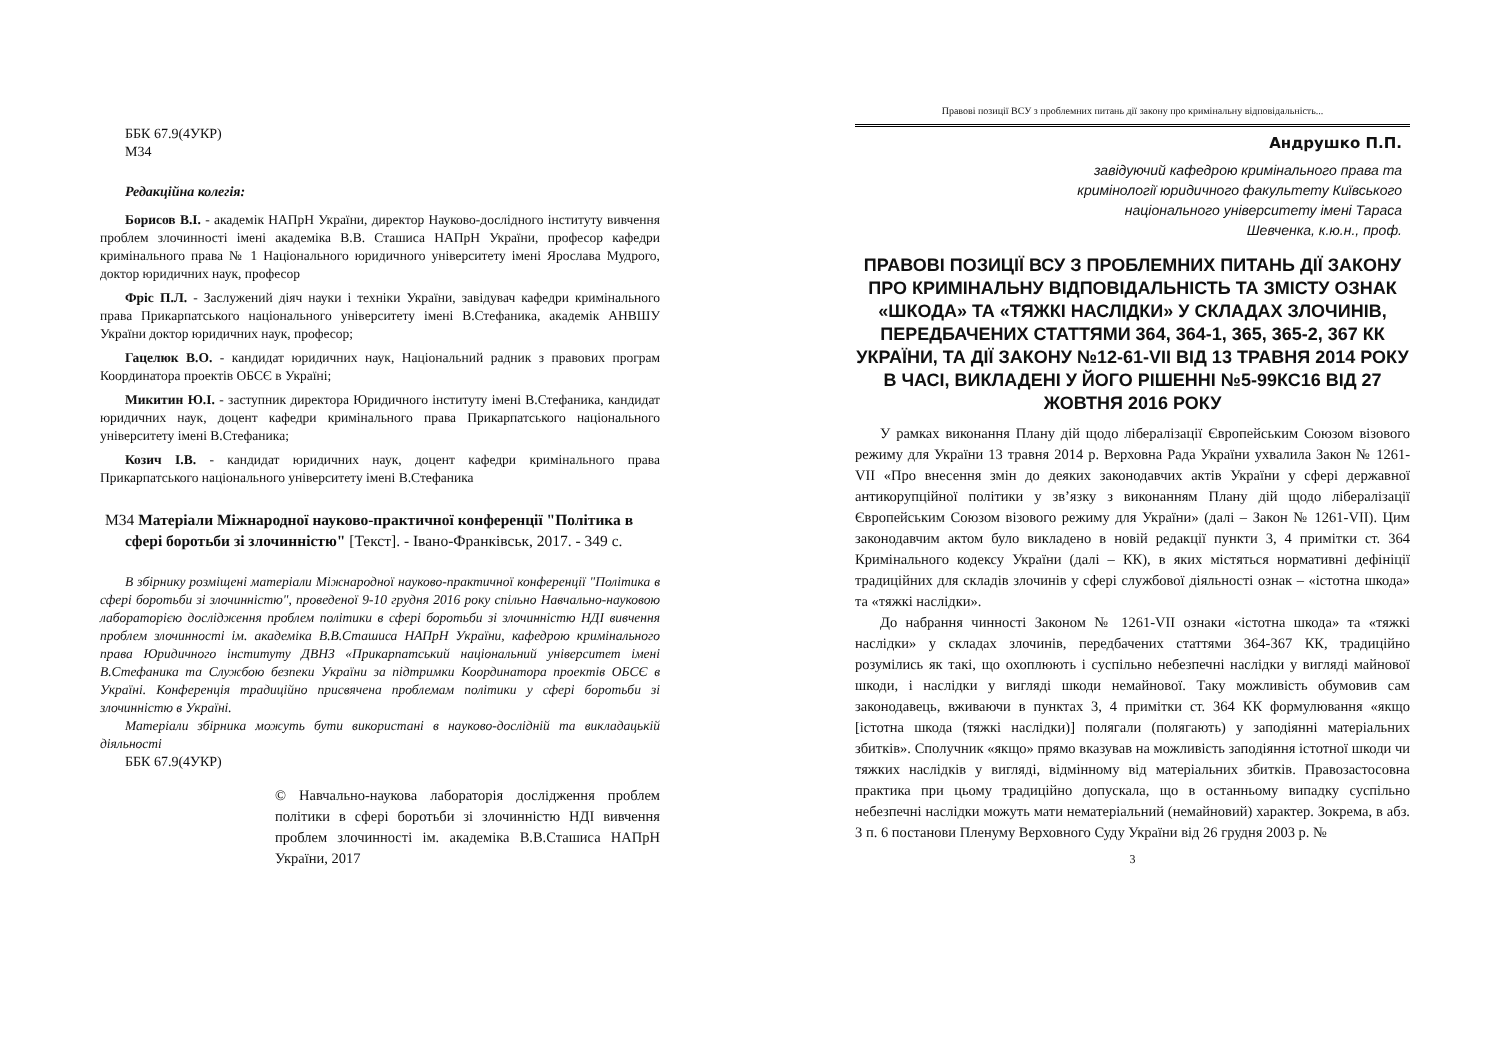ББК 67.9(4УКР)
М34
Редакційна колегія:
Борисов В.І. - академік НАПрН України, директор Науково-дослідного інституту вивчення проблем злочинності імені академіка В.В. Сташиса НАПрН України, професор кафедри кримінального права № 1 Національного юридичного університету імені Ярослава Мудрого, доктор юридичних наук, професор
Фріс П.Л. - Заслужений діяч науки і техніки України, завідувач кафедри кримінального права Прикарпатського національного університету імені В.Стефаника, академік АНВШУ України доктор юридичних наук, професор;
Гацелюк В.О. - кандидат юридичних наук, Національний радник з правових програм Координатора проектів ОБСЄ в Україні;
Микитин Ю.І. - заступник директора Юридичного інституту імені В.Стефаника, кандидат юридичних наук, доцент кафедри кримінального права Прикарпатського національного університету імені В.Стефаника;
Козич І.В. - кандидат юридичних наук, доцент кафедри кримінального права Прикарпатського національного університету імені В.Стефаника
М34 Матеріали Міжнародної науково-практичної конференції "Політика в сфері боротьби зі злочинністю" [Текст]. - Івано-Франківськ, 2017. - 349 с.
В збірнику розміщені матеріали Міжнародної науково-практичної конференції "Політика в сфері боротьби зі злочинністю", проведеної 9-10 грудня 2016 року спільно Навчально-науковою лабораторією дослідження проблем політики в сфері боротьби зі злочинністю НДІ вивчення проблем злочинності ім. академіка В.В.Сташиса НАПрН України, кафедрою кримінального права Юридичного інституту ДВНЗ «Прикарпатський національний університет імені В.Стефаника та Службою безпеки України за підтримки Координатора проектів ОБСЄ в Україні. Конференція традиційно присвячена проблемам політики у сфері боротьби зі злочинністю в Україні.
Матеріали збірника можуть бути використані в науково-дослідній та викладацькій діяльності
ББК 67.9(4УКР)
© Навчально-наукова лабораторія дослідження проблем політики в сфері боротьби зі злочинністю НДІ вивчення проблем злочинності ім. академіка В.В.Сташиса НАПрН України, 2017
Правові позиції ВСУ з проблемних питань дії закону про кримінальну відповідальність...
Андрушко П.П.
завідуючий кафедрою кримінального права та
кримінології юридичного факультету Київського
національного університету імені Тараса
Шевченка, к.ю.н., проф.
ПРАВОВІ ПОЗИЦІЇ ВСУ З ПРОБЛЕМНИХ ПИТАНЬ ДІЇ ЗАКОНУ ПРО КРИМІНАЛЬНУ ВІДПОВІДАЛЬНІСТЬ ТА ЗМІСТУ ОЗНАК «ШКОДА» ТА «ТЯЖКІ НАСЛІДКИ» У СКЛАДАХ ЗЛОЧИНІВ, ПЕРЕДБАЧЕНИХ СТАТТЯМИ 364, 364-1, 365, 365-2, 367 КК УКРАЇНИ, ТА ДІЇ ЗАКОНУ №12-61-VII ВІД 13 ТРАВНЯ 2014 РОКУ В ЧАСІ, ВИКЛАДЕНІ У ЙОГО РІШЕННІ №5-99КС16 ВІД 27 ЖОВТНЯ 2016 РОКУ
У рамках виконання Плану дій щодо лібералізації Європейським Союзом візового режиму для України 13 травня 2014 р. Верховна Рада України ухвалила Закон № 1261-VII «Про внесення змін до деяких законодавчих актів України у сфері державної антикорупційної політики у зв’язку з виконанням Плану дій щодо лібералізації Європейським Союзом візового режиму для України» (далі – Закон № 1261-VII). Цим законодавчим актом було викладено в новій редакції пункти 3, 4 примітки ст. 364 Кримінального кодексу України (далі – КК), в яких містяться нормативні дефініції традиційних для складів злочинів у сфері службової діяльності ознак – «істотна шкода» та «тяжкі наслідки».
До набрання чинності Законом № 1261-VII ознаки «істотна шкода» та «тяжкі наслідки» у складах злочинів, передбачених статтями 364-367 КК, традиційно розумілись як такі, що охоплюють і суспільно небезпечні наслідки у вигляді майнової шкоди, і наслідки у вигляді шкоди немайнової. Таку можливість обумовив сам законодавець, вживаючи в пунктах 3, 4 примітки ст. 364 КК формулювання «якщо [істотна шкода (тяжкі наслідки)] полягали (полягають) у заподіянні матеріальних збитків». Сполучник «якщо» прямо вказував на можливість заподіяння істотної шкоди чи тяжких наслідків у вигляді, відмінному від матеріальних збитків. Правозастосовна практика при цьому традиційно допускала, що в останньому випадку суспільно небезпечні наслідки можуть мати нематеріальний (немайновий) характер. Зокрема, в абз. 3 п. 6 постанови Пленуму Верховного Суду України від 26 грудня 2003 р. №
3